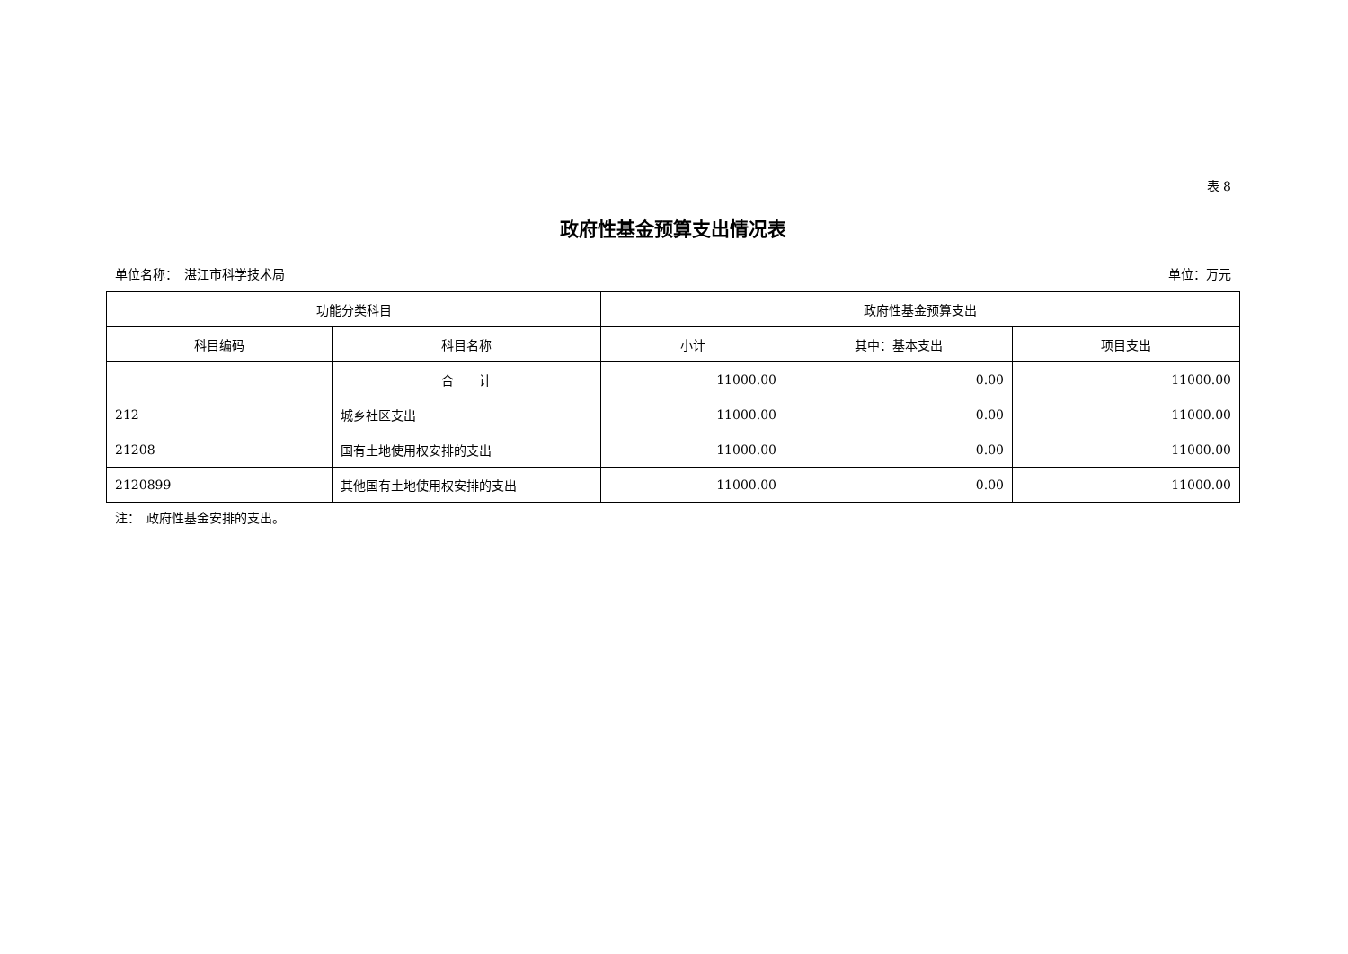表 8
政府性基金预算支出情况表
单位名称：　湛江市科学技术局 单位：万元
| 功能分类科目 | | 政府性基金预算支出 | | |
| --- | --- | --- | --- | --- |
| 科目编码 | 科目名称 | 小计 | 其中：基本支出 | 项目支出 |
| | 合 计 | 11000.00 | 0.00 | 11000.00 |
| 212 | 城乡社区支出 | 11000.00 | 0.00 | 11000.00 |
| 21208 | 国有土地使用权安排的支出 | 11000.00 | 0.00 | 11000.00 |
| 2120899 | 其他国有土地使用权安排的支出 | 11000.00 | 0.00 | 11000.00 |
注：　政府性基金安排的支出。